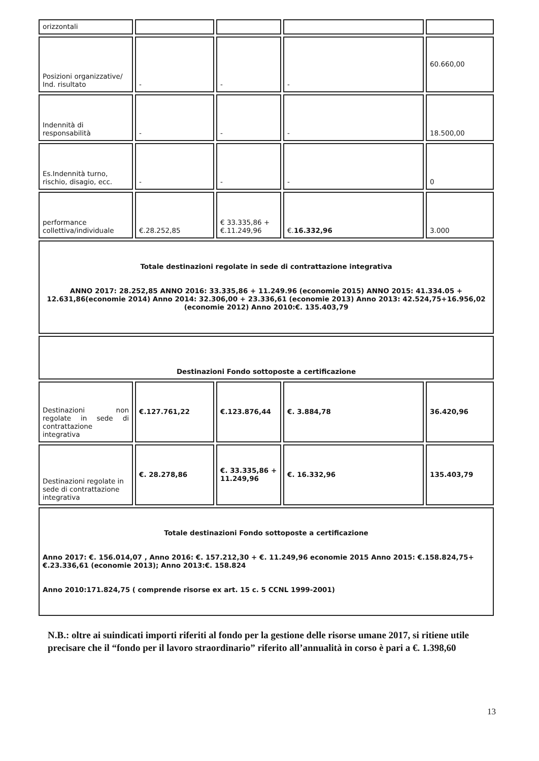| orizzontali | | | | |
| Posizioni organizzative/ Ind. risultato | - | - | - | 60.660,00 |
| Indennità di responsabilità | - | - | - | 18.500,00 |
| Es.Indennità turno, rischio, disagio, ecc. | - | - | - | 0 |
| performance collettiva/individuale | €.28.252,85 | € 33.335,86 + €.11.249,96 | €. 16.332,96 | 3.000 |
| Totale destinazioni regolate in sede di contrattazione integrativa ANNO 2017: 28.252,85 ANNO 2016: 33.335,86 + 11.249.96 (economie 2015) ANNO 2015: 41.334.05 + 12.631,86(economie 2014) Anno 2014: 32.306,00 + 23.336,61 (economie 2013) Anno 2013: 42.524,75+16.956,02 (economie 2012) Anno 2010:€. 135.403,79 | | | | |
| Destinazioni Fondo sottoposte a certificazione | | | | |
| Destinazioni non regolate in sede di contrattazione integrativa | €.127.761,22 | €.123.876,44 | €. 3.884,78 | 36.420,96 |
| Destinazioni regolate in sede di contrattazione integrativa | €. 28.278,86 | €. 33.335,86 + 11.249,96 | €. 16.332,96 | 135.403,79 |
| Totale destinazioni Fondo sottoposte a certificazione Anno 2017: €. 156.014,07 , Anno 2016: €. 157.212,30 + €. 11.249,96 economie 2015 Anno 2015: €.158.824,75+ €.23.336,61 (economie 2013); Anno 2013:€. 158.824 Anno 2010:171.824,75 ( comprende risorse ex art. 15 c. 5 CCNL 1999-2001) | | | | |
N.B.: oltre ai suindicati importi riferiti al fondo per la gestione delle risorse umane 2017, si ritiene utile precisare che il “fondo per il lavoro straordinario” riferito all’annualità in corso è pari a €. 1.398,60
13